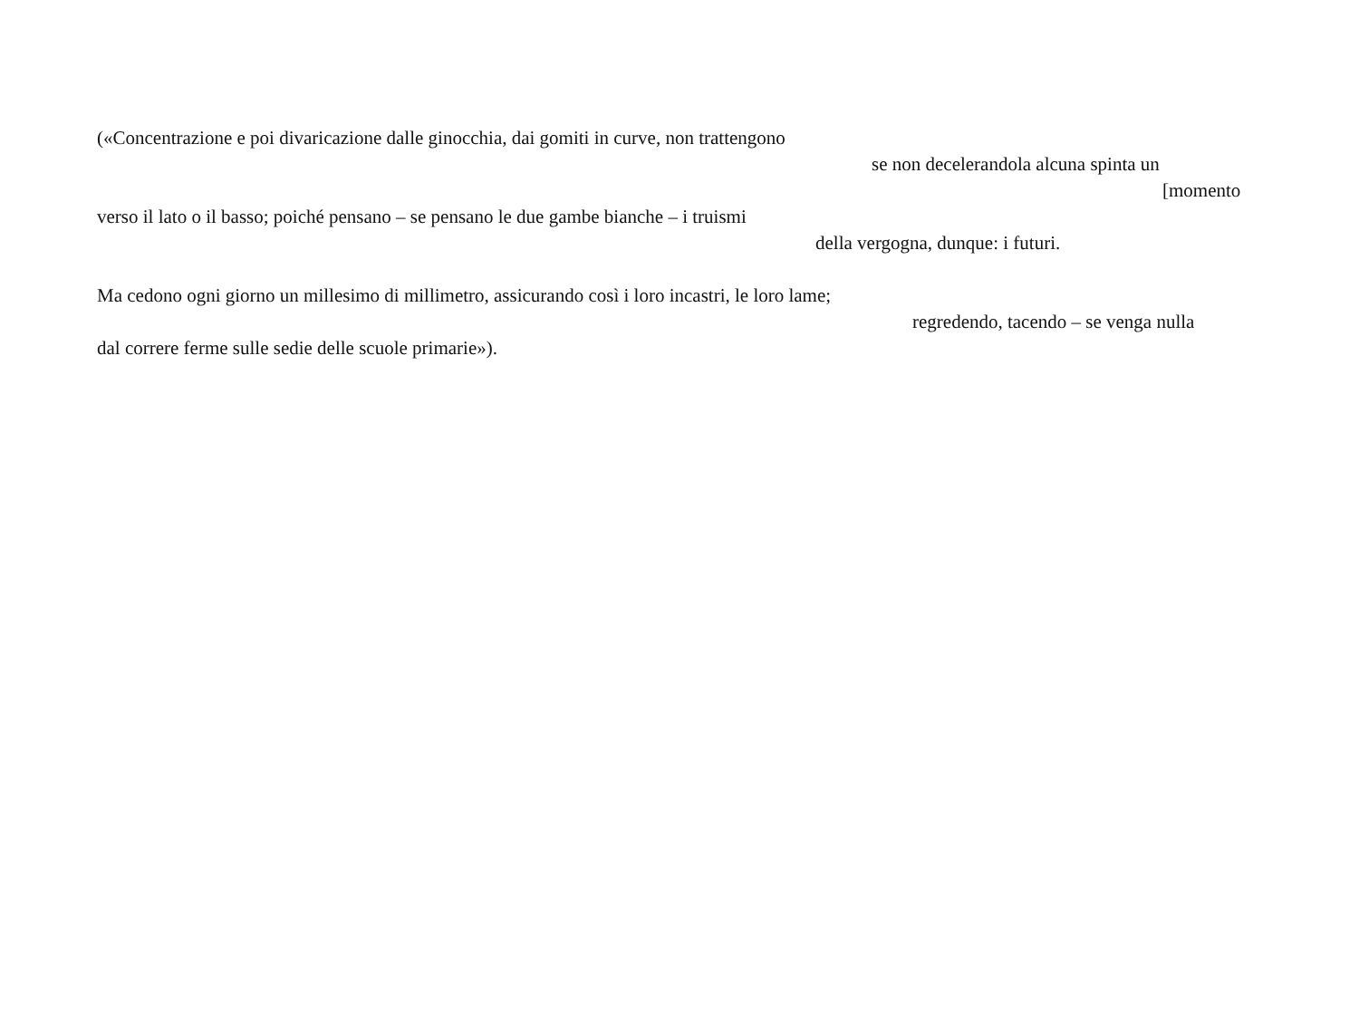(«Concentrazione e poi divaricazione dalle ginocchia, dai gomiti in curve, non trattengono
se non decelerandola alcuna spinta un
[momento
verso il lato o il basso; poiché pensano – se pensano le due gambe bianche – i truismi
della vergogna, dunque: i futuri.
Ma cedono ogni giorno un millesimo di millimetro, assicurando così i loro incastri, le loro lame;
regredendo, tacendo – se venga nulla
dal correre ferme sulle sedie delle scuole primarie»).